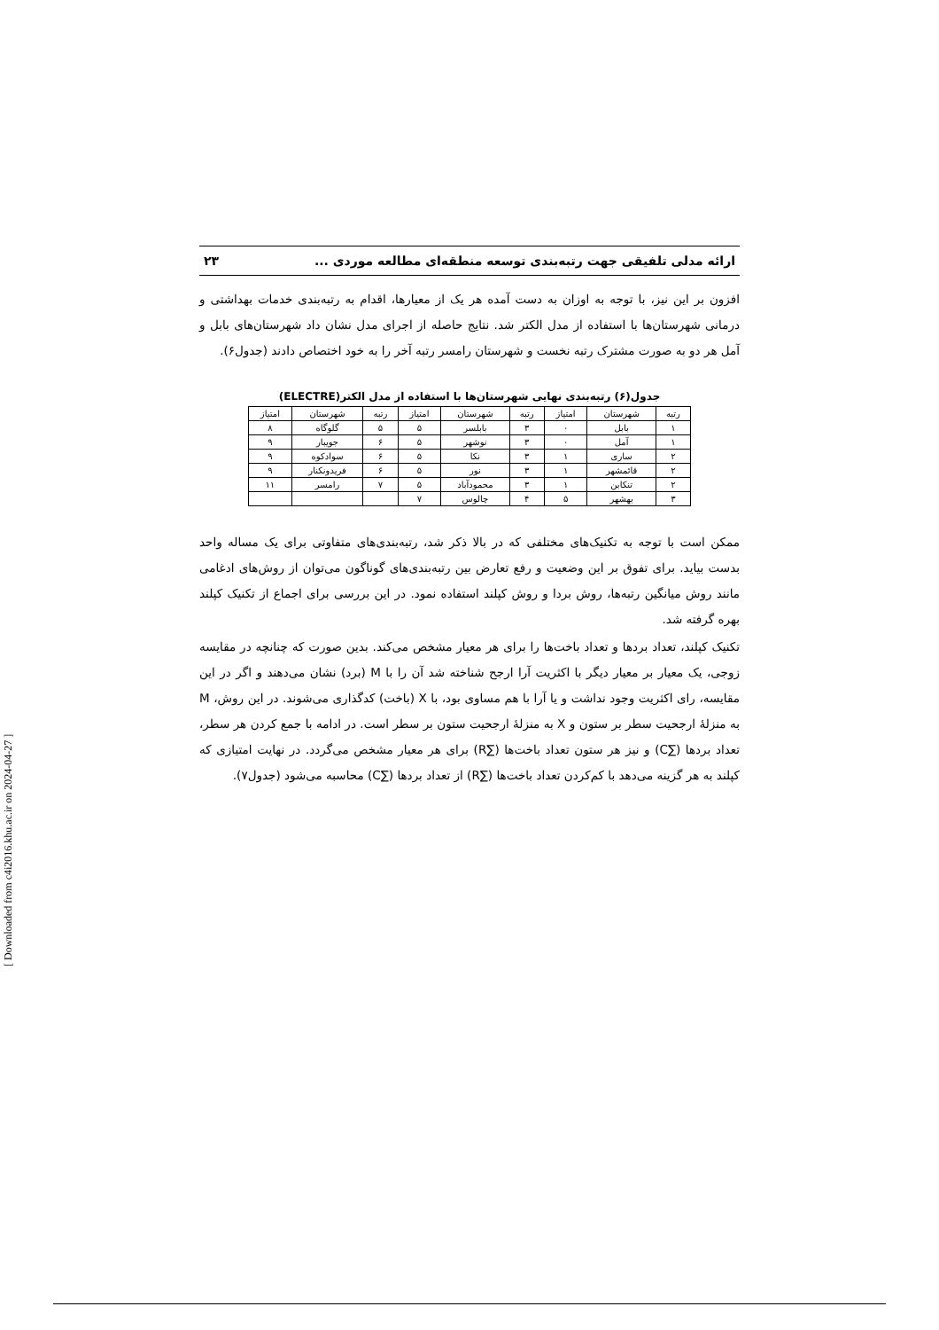ارائه مدلی تلفیقی جهت رتبه‌بندی توسعه منطقه‌ای مطالعه موردی ... ۲۳
افزون بر این نیز، با توجه به اوزان به دست آمده هر یک از معیارها، اقدام به رتبه‌بندی خدمات بهداشتی و درمانی شهرستان‌ها با استفاده از مدل الکتر شد. نتایج حاصله از اجرای مدل نشان داد شهرستان‌های بابل و آمل هر دو به صورت مشترک رتبه نخست و شهرستان رامسر رتبه آخر را به خود اختصاص دادند (جدول۶).
جدول(۶) رتبه‌بندی نهایی شهرستان‌ها با استفاده از مدل الکتر(ELECTRE)
| رتبه | شهرستان | امتیاز | رتبه | شهرستان | امتیاز | رتبه | شهرستان | امتیاز |
| --- | --- | --- | --- | --- | --- | --- | --- | --- |
| ۱ | بابل | ۰ | ۳ | بابلسر | ۵ | ۵ | گلوگاه | ۸ |
| ۱ | آمل | ۰ | ۳ | نوشهر | ۵ | ۶ | جویبار | ۹ |
| ۲ | ساری | ۱ | ۳ | نکا | ۵ | ۶ | سوادکوه | ۹ |
| ۲ | قائمشهر | ۱ | ۳ | نور | ۵ | ۶ | فریدونکنار | ۹ |
| ۲ | تنکابن | ۱ | ۳ | محمودآباد | ۵ | ۷ | رامسر | ۱۱ |
| ۳ | بهشهر | ۵ | ۴ | چالوس | ۷ | | | |
ممکن است با توجه به تکنیک‌های مختلفی که در بالا ذکر شد، رتبه‌بندی‌های متفاوتی برای یک مساله واحد بدست بیاید. برای تفوق بر این وضعیت و رفع تعارض بین رتبه‌بندی‌های گوناگون می‌توان از روش‌های ادغامی مانند روش میانگین رتبه‌ها، روش بردا و روش کپلند استفاده نمود. در این بررسی برای اجماع از تکنیک کپلند بهره گرفته شد.
تکنیک کپلند، تعداد بردها و تعداد باخت‌ها را برای هر معیار مشخص می‌کند. بدین صورت که چنانچه در مقایسه زوجی، یک معیار بر معیار دیگر با اکثریت آرا ارجح شناخته شد آن را با M (برد) نشان می‌دهند و اگر در این مقایسه، رای اکثریت وجود نداشت و یا آرا با هم مساوی بود، با X (باخت) کدگذاری می‌شوند. در این روش، M به منزلهٔ ارجحیت سطر بر ستون و X به منزلهٔ ارجحیت ستون بر سطر است. در ادامه با جمع کردن هر سطر، تعداد بردها (∑C) و نیز هر ستون تعداد باخت‌ها (∑R) برای هر معیار مشخص می‌گردد. در نهایت امتیازی که کپلند به هر گزینه می‌دهد با کم‌کردن تعداد باخت‌ها (∑R) از تعداد بردها (∑C) محاسبه می‌شود (جدول۷).
[ Downloaded from c4i2016.khu.ac.ir on 2024-04-27 ]